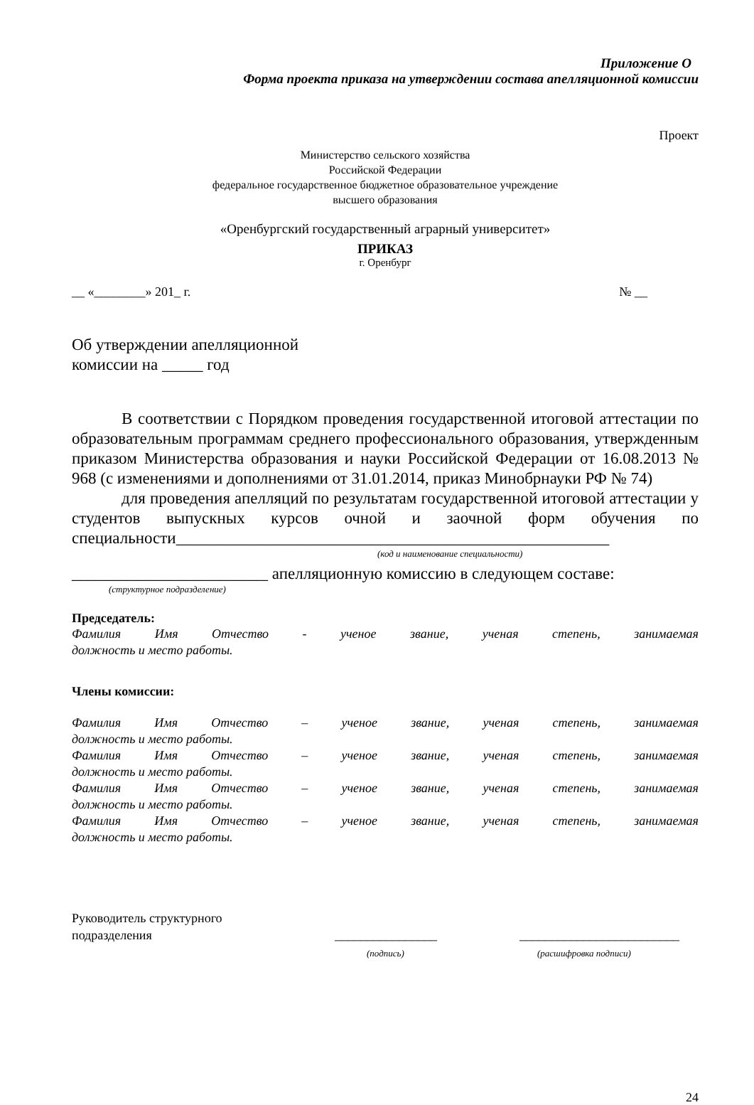Приложение О
Форма проекта приказа на утверждении состава апелляционной комиссии
Проект
Министерство сельского хозяйства
Российской Федерации
федеральное государственное бюджетное образовательное учреждение
высшего образования
«Оренбургский государственный аграрный университет»
ПРИКАЗ
г. Оренбург
__ «________» 201_ г. № __
Об утверждении апелляционной
комиссии на _____ год
В соответствии с Порядком проведения государственной итоговой аттестации по образовательным программам среднего профессионального образования, утвержденным приказом Министерства образования и науки Российской Федерации от 16.08.2013 № 968 (с изменениями и дополнениями от 31.01.2014, приказ Минобрнауки РФ № 74)
для проведения апелляций по результатам государственной итоговой аттестации у студентов выпускных курсов очной и заочной форм обучения по специальности_____________________________________________________
(код и наименование специальности)
________________________ апелляционную комиссию в следующем составе:
(структурное подразделение)
Председатель:
Фамилия Имя Отчество - ученое звание, ученая степень, занимаемая
должность и место работы.
Члены комиссии:
Фамилия Имя Отчество – ученое звание, ученая степень, занимаемая
должность и место работы.
Фамилия Имя Отчество – ученое звание, ученая степень, занимаемая
должность и место работы.
Фамилия Имя Отчество – ученое звание, ученая степень, занимаемая
должность и место работы.
Фамилия Имя Отчество – ученое звание, ученая степень, занимаемая
должность и место работы.
Руководитель структурного
подразделения
________________
(подпись)
_________________________
(расшифровка подписи)
24